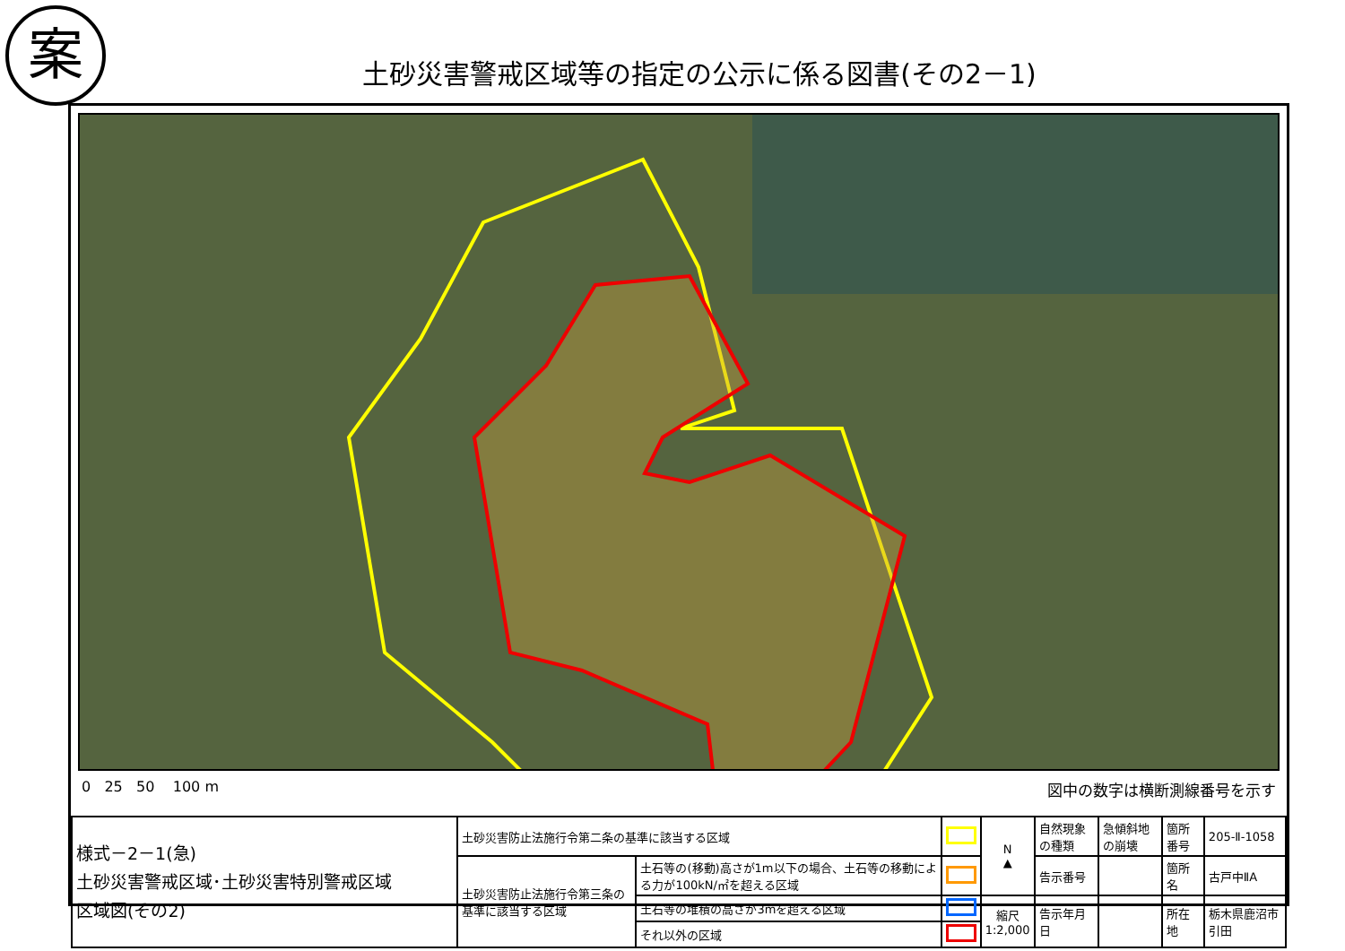案
土砂災害警戒区域等の指定の公示に係る図書(その2－1)
0 25 50 100 m 図中の数字は横断測線番号を示す
| 様式－2－1(急) 土砂災害警戒区域･土砂災害特別警戒区域 区域図(その2) | 土砂災害防止法施行令第二条の基準に該当する区域 | | | N ▲ | 自然現象の種類 | 急傾斜地の崩壊 | 箇所番号 | 205-Ⅱ-1058 |
| | 土砂災害防止法施行令第三条の基準に該当する区域 | 土石等の(移動)高さが1m以下の場合、土石等の移動による力が100kN/㎡を超える区域 | | | 告示番号 | | 箇所名 | 古戸中ⅡA |
| | | 土石等の堆積の高さが3mを超える区域 | | 縮尺 1:2,000 | 告示年月日 | | 所在地 | 栃木県鹿沼市引田 |
| | | それ以外の区域 | | | | | | |